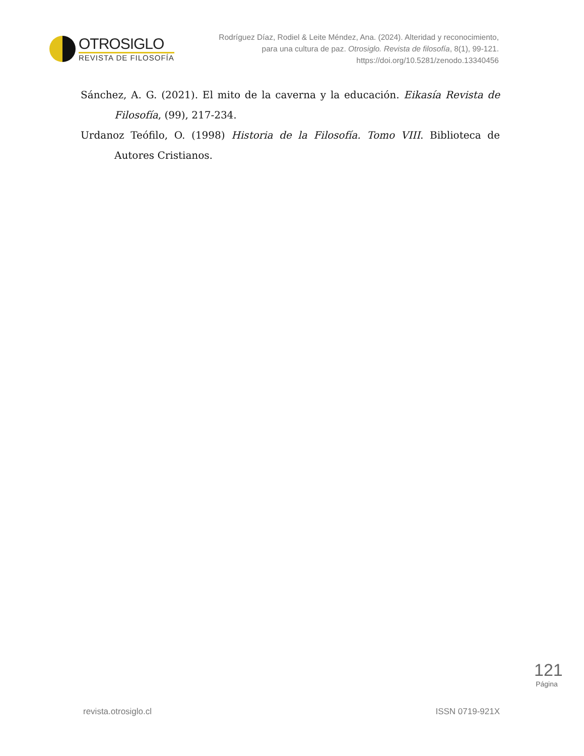OTROSIGLO
REVISTA DE FILOSOFÍA
Rodríguez Díaz, Rodiel & Leite Méndez, Ana. (2024). Alteridad y reconocimiento, para una cultura de paz. Otrosiglo. Revista de filosofía, 8(1), 99-121. https://doi.org/10.5281/zenodo.13340456
Sánchez, A. G. (2021). El mito de la caverna y la educación. Eikasía Revista de Filosofía, (99), 217-234.
Urdanoz Teófilo, O. (1998) Historia de la Filosofía. Tomo VIII. Biblioteca de Autores Cristianos.
revista.otrosiglo.cl ISSN 0719-921X
121
Página